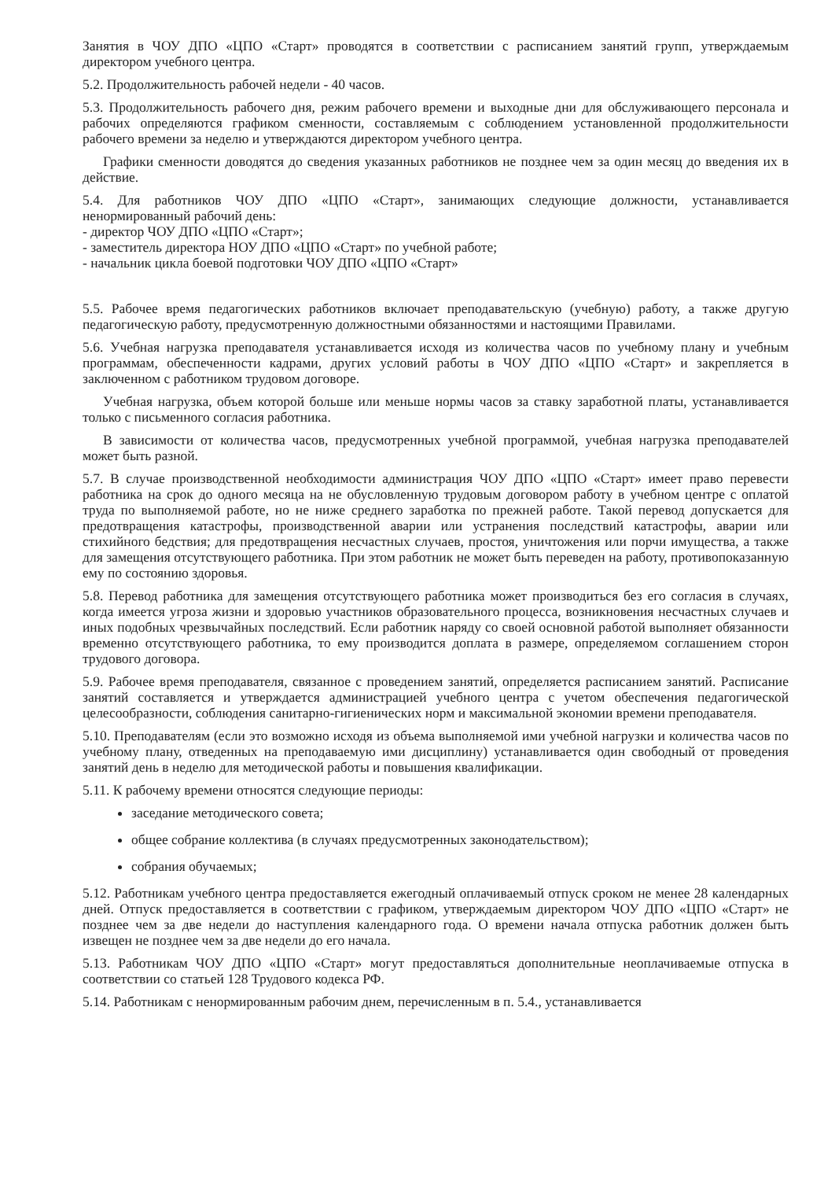Занятия в ЧОУ ДПО «ЦПО «Старт» проводятся в соответствии с расписанием занятий групп, утверждаемым директором учебного центра.
5.2. Продолжительность рабочей недели - 40 часов.
5.3. Продолжительность рабочего дня, режим рабочего времени и выходные дни для обслуживающего персонала и рабочих определяются графиком сменности, составляемым с соблюдением установленной продолжительности рабочего времени за неделю и утверждаются директором учебного центра.
Графики сменности доводятся до сведения указанных работников не позднее чем за один месяц до введения их в действие.
5.4. Для работников ЧОУ ДПО «ЦПО «Старт», занимающих следующие должности, устанавливается ненормированный рабочий день:
- директор ЧОУ ДПО «ЦПО «Старт»;
- заместитель директора НОУ ДПО «ЦПО «Старт» по учебной работе;
- начальник цикла боевой подготовки ЧОУ ДПО «ЦПО «Старт»
5.5. Рабочее время педагогических работников включает преподавательскую (учебную) работу, а также другую педагогическую работу, предусмотренную должностными обязанностями и настоящими Правилами.
5.6. Учебная нагрузка преподавателя устанавливается исходя из количества часов по учебному плану и учебным программам, обеспеченности кадрами, других условий работы в ЧОУ ДПО «ЦПО «Старт» и закрепляется в заключенном с работником трудовом договоре.
Учебная нагрузка, объем которой больше или меньше нормы часов за ставку заработной платы, устанавливается только с письменного согласия работника.
В зависимости от количества часов, предусмотренных учебной программой, учебная нагрузка преподавателей может быть разной.
5.7. В случае производственной необходимости администрация ЧОУ ДПО «ЦПО «Старт» имеет право перевести работника на срок до одного месяца на не обусловленную трудовым договором работу в учебном центре с оплатой труда по выполняемой работе, но не ниже среднего заработка по прежней работе. Такой перевод допускается для предотвращения катастрофы, производственной аварии или устранения последствий катастрофы, аварии или стихийного бедствия; для предотвращения несчастных случаев, простоя, уничтожения или порчи имущества, а также для замещения отсутствующего работника. При этом работник не может быть переведен на работу, противопоказанную ему по состоянию здоровья.
5.8. Перевод работника для замещения отсутствующего работника может производиться без его согласия в случаях, когда имеется угроза жизни и здоровью участников образовательного процесса, возникновения несчастных случаев и иных подобных чрезвычайных последствий. Если работник наряду со своей основной работой выполняет обязанности временно отсутствующего работника, то ему производится доплата в размере, определяемом соглашением сторон трудового договора.
5.9. Рабочее время преподавателя, связанное с проведением занятий, определяется расписанием занятий. Расписание занятий составляется и утверждается администрацией учебного центра с учетом обеспечения педагогической целесообразности, соблюдения санитарно-гигиенических норм и максимальной экономии времени преподавателя.
5.10. Преподавателям (если это возможно исходя из объема выполняемой ими учебной нагрузки и количества часов по учебному плану, отведенных на преподаваемую ими дисциплину) устанавливается один свободный от проведения занятий день в неделю для методической работы и повышения квалификации.
5.11. К рабочему времени относятся следующие периоды:
заседание методического совета;
общее собрание коллектива (в случаях предусмотренных законодательством);
собрания обучаемых;
5.12. Работникам учебного центра предоставляется ежегодный оплачиваемый отпуск сроком не менее 28 календарных дней. Отпуск предоставляется в соответствии с графиком, утверждаемым директором ЧОУ ДПО «ЦПО «Старт» не позднее чем за две недели до наступления календарного года. О времени начала отпуска работник должен быть извещен не позднее чем за две недели до его начала.
5.13. Работникам ЧОУ ДПО «ЦПО «Старт» могут предоставляться дополнительные неоплачиваемые отпуска в соответствии со статьей 128 Трудового кодекса РФ.
5.14. Работникам с ненормированным рабочим днем, перечисленным в п. 5.4., устанавливается